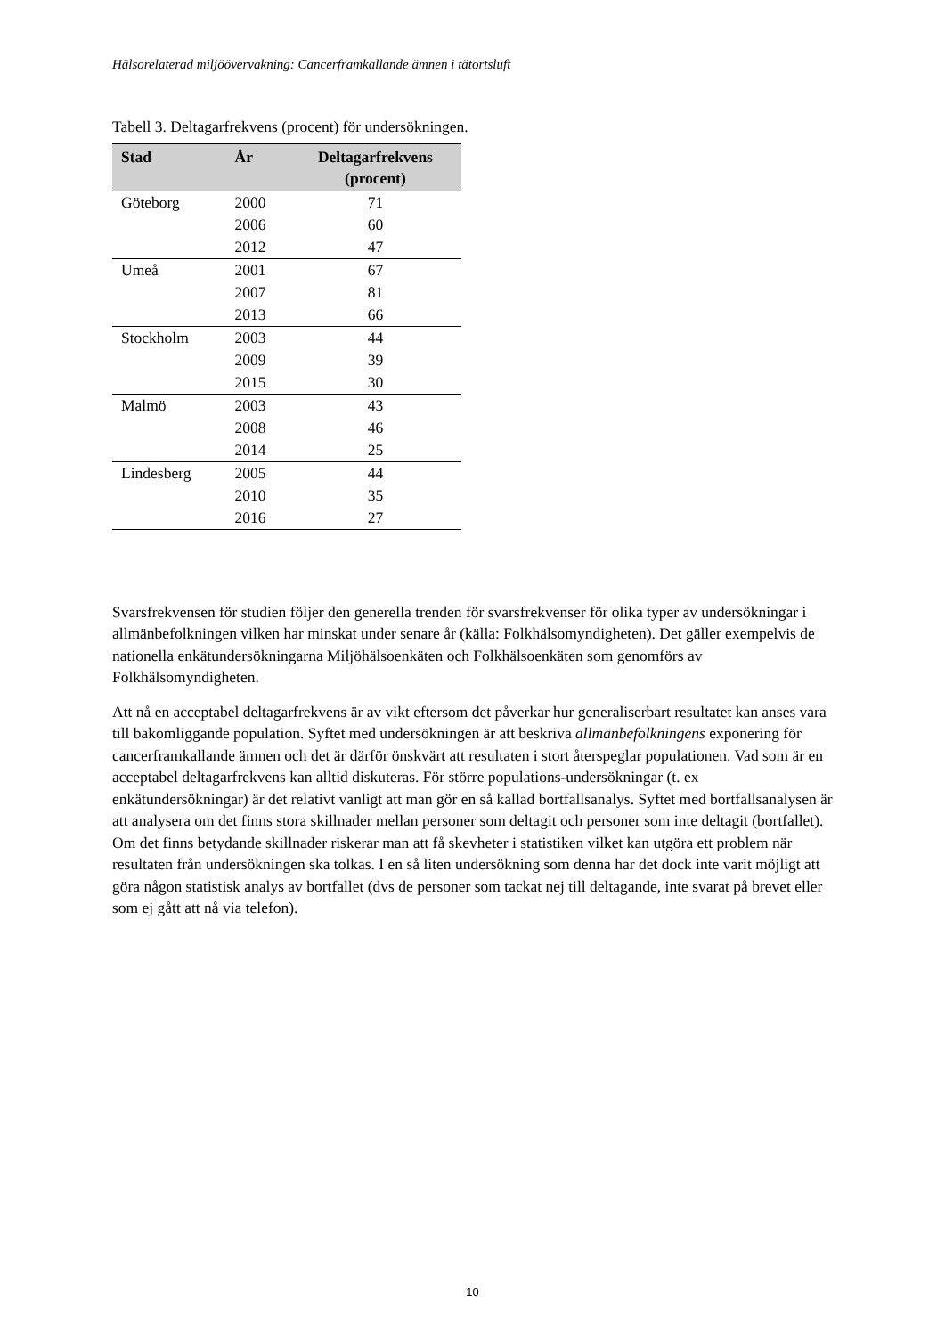Hälsorelaterad miljöövervakning: Cancerframkallande ämnen i tätortsluft
Tabell 3. Deltagarfrekvens (procent) för undersökningen.
| Stad | År | Deltagarfrekvens (procent) |
| --- | --- | --- |
| Göteborg | 2000 | 71 |
| | 2006 | 60 |
| | 2012 | 47 |
| Umeå | 2001 | 67 |
| | 2007 | 81 |
| | 2013 | 66 |
| Stockholm | 2003 | 44 |
| | 2009 | 39 |
| | 2015 | 30 |
| Malmö | 2003 | 43 |
| | 2008 | 46 |
| | 2014 | 25 |
| Lindesberg | 2005 | 44 |
| | 2010 | 35 |
| | 2016 | 27 |
Svarsfrekvensen för studien följer den generella trenden för svarsfrekvenser för olika typer av undersökningar i allmänbefolkningen vilken har minskat under senare år (källa: Folkhälsomyndigheten). Det gäller exempelvis de nationella enkätundersökningarna Miljöhälsoenkäten och Folkhälsoenkäten som genomförs av Folkhälsomyndigheten.
Att nå en acceptabel deltagarfrekvens är av vikt eftersom det påverkar hur generaliserbart resultatet kan anses vara till bakomliggande population. Syftet med undersökningen är att beskriva allmänbefolkningens exponering för cancerframkallande ämnen och det är därför önskvärt att resultaten i stort återspeglar populationen. Vad som är en acceptabel deltagarfrekvens kan alltid diskuteras. För större populations-undersökningar (t. ex enkätundersökningar) är det relativt vanligt att man gör en så kallad bortfallsanalys. Syftet med bortfallsanalysen är att analysera om det finns stora skillnader mellan personer som deltagit och personer som inte deltagit (bortfallet). Om det finns betydande skillnader riskerar man att få skevheter i statistiken vilket kan utgöra ett problem när resultaten från undersökningen ska tolkas. I en så liten undersökning som denna har det dock inte varit möjligt att göra någon statistisk analys av bortfallet (dvs de personer som tackat nej till deltagande, inte svarat på brevet eller som ej gått att nå via telefon).
10